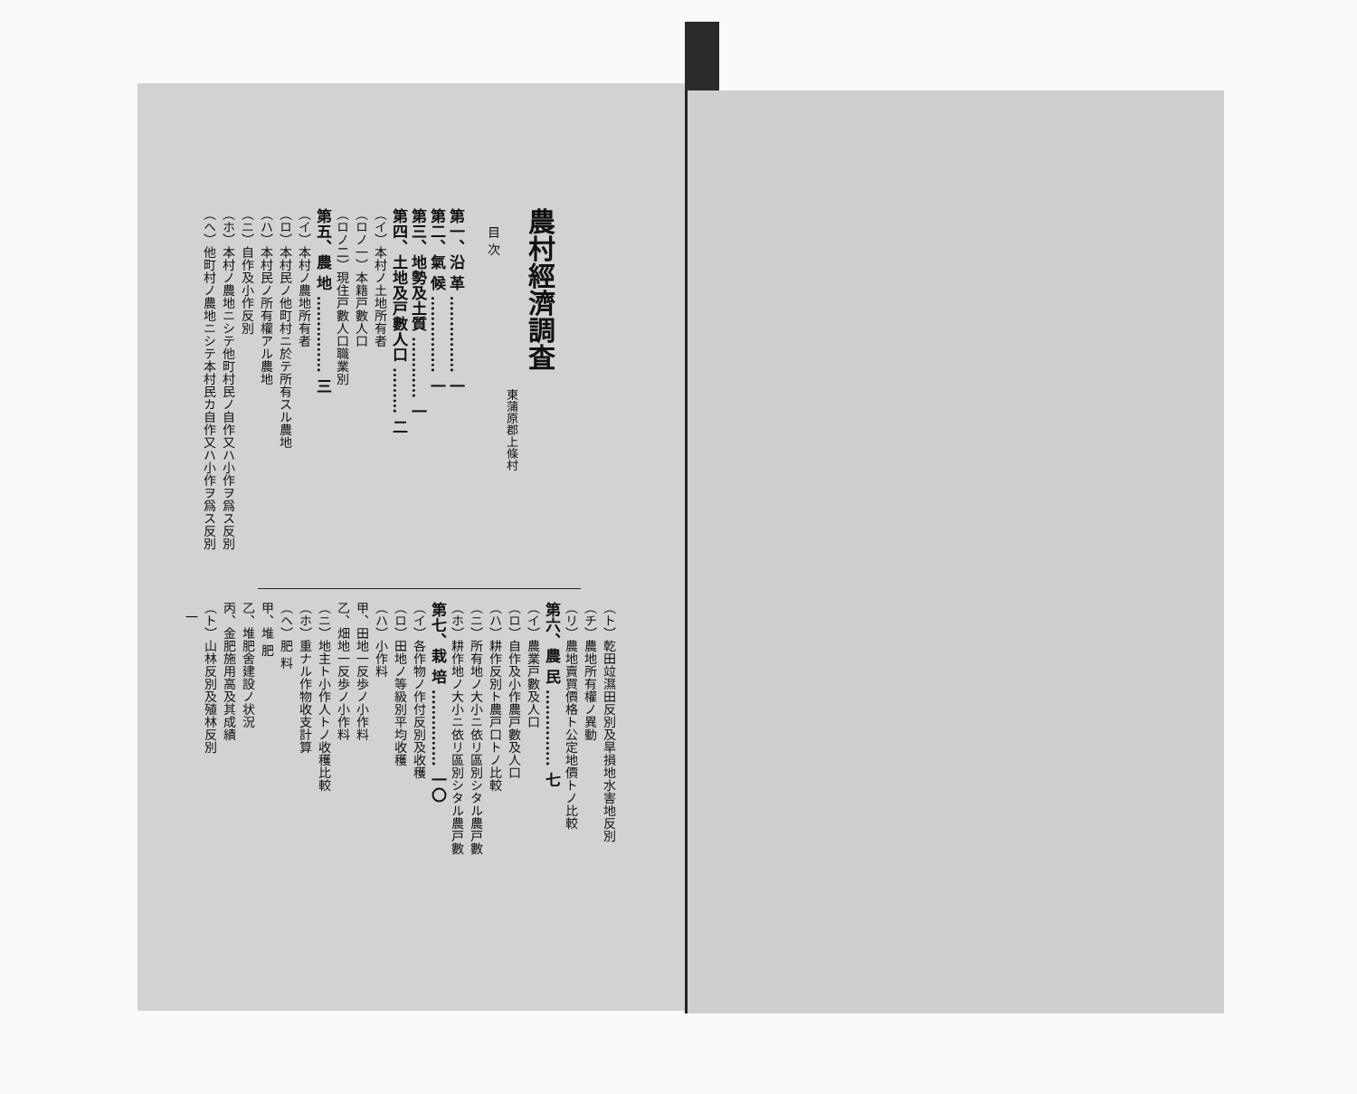農村經濟調査
東蒲原郡上條村
目 次
第一、沿 革 …………… 一
第二、氣 候 …………… 一
第三、地勢及土質 ………… 一
第四、土地及戸數人口 ……… 二
（イ）本村ノ土地所有者
（ロノ一）本籍戸數人口
（ロノ二）現住戸數人口職業別
第五、農 地 …………… 三
（イ）本村ノ農地所有者
（ロ）本村民ノ他町村ニ於テ所有スル農地
（ハ）本村民ノ所有權アル農地
（ニ）自作及小作反別
（ホ）本村ノ農地ニシテ他町村民ノ自作又ハ小作ヲ爲ス反別
（ヘ）他町村ノ農地ニシテ本村民カ自作又ハ小作ヲ爲ス反別
（ト）乾田竝濕田反別及旱損地水害地反別
（チ）農地所有權ノ異動
（リ）農地賣買價格ト公定地價トノ比較
第六、農 民 …………… 七
（イ）農業戸數及人口
（ロ）自作及小作農戸數及人口
（ハ）耕作反別ト農戸口トノ比較
（ニ）所有地ノ大小ニ依リ區別シタル農戸數
（ホ）耕作地ノ大小ニ依リ區別シタル農戸數
第七、栽 培 …………… 一〇
（イ）各作物ノ作付反別及收穫
（ロ）田地ノ等級別平均收穫
（ハ）小作料
甲、田地一反歩ノ小作料
乙、畑地一反歩ノ小作料
（ニ）地主ト小作人トノ收穫比較
（ホ）重ナル作物收支計算
（ヘ）肥 料
甲、堆 肥
乙、堆肥舍建設ノ状況
丙、金肥施用高及其成績
（ト）山林反別及殖林反別
一